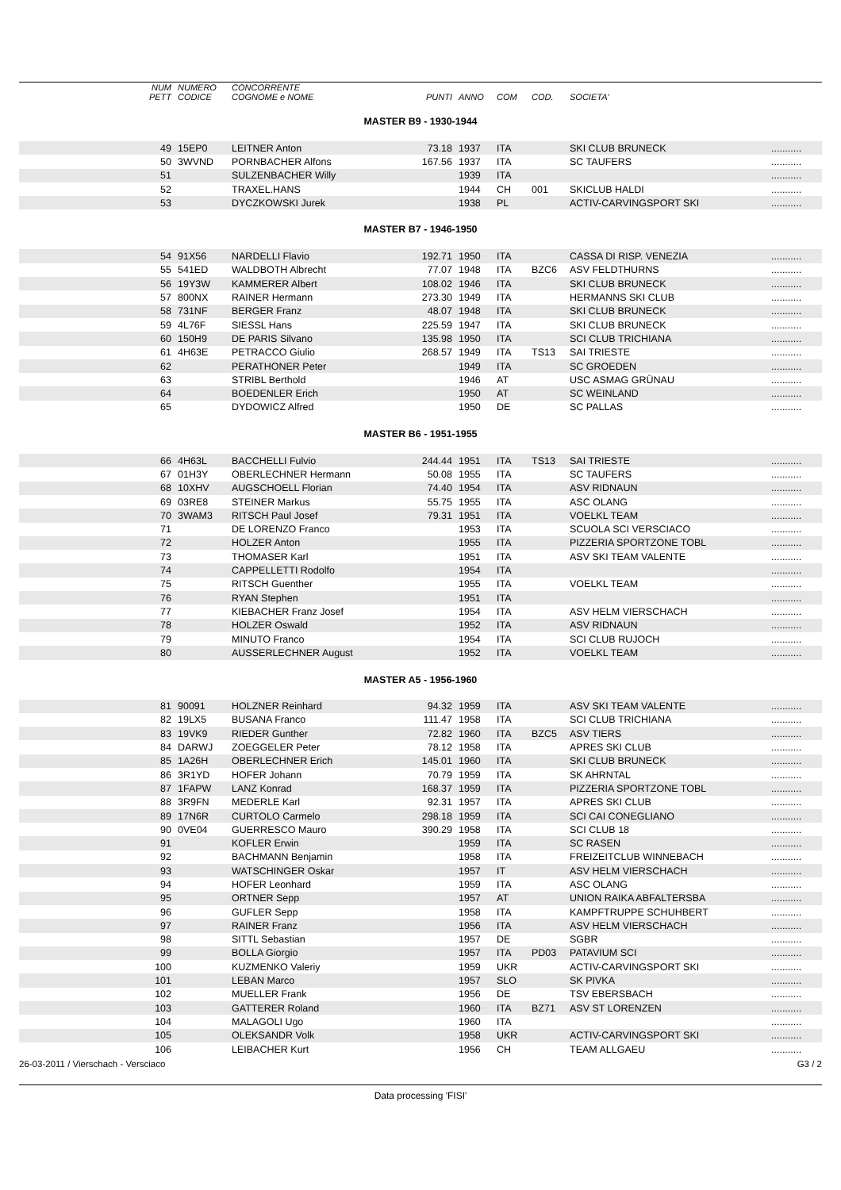| | NUM PETT | NUMERO CODICE | CONCORRENTE COGNOME e NOME | PUNTI | ANNO | COM | COD. | SOCIETA' | |
| --- | --- | --- | --- | --- | --- | --- | --- | --- | --- |
| MASTER B9 - 1930-1944 | | | | | | | | | |
| | 49 | 15EP0 | LEITNER Anton | 73.18 | 1937 | ITA | | SKI CLUB BRUNECK | ........... |
| | 50 | 3WVND | PORNBACHER Alfons | 167.56 | 1937 | ITA | | SC TAUFERS | ........... |
| | 51 | | SULZENBACHER Willy | | 1939 | ITA | | | ........... |
| | 52 | | TRAXEL.HANS | | 1944 | CH | 001 | SKICLUB HALDI | ........... |
| | 53 | | DYCZKOWSKI Jurek | | 1938 | PL | | ACTIV-CARVINGSPORT SKI | ........... |
| MASTER B7 - 1946-1950 | | | | | | | | | |
| | 54 | 91X56 | NARDELLI Flavio | 192.71 | 1950 | ITA | | CASSA DI RISP. VENEZIA | ........... |
| | 55 | 541ED | WALDBOTH Albrecht | 77.07 | 1948 | ITA | BZC6 | ASV FELDTHURNS | ........... |
| | 56 | 19Y3W | KAMMERER Albert | 108.02 | 1946 | ITA | | SKI CLUB BRUNECK | ........... |
| | 57 | 800NX | RAINER Hermann | 273.30 | 1949 | ITA | | HERMANNS SKI CLUB | ........... |
| | 58 | 731NF | BERGER Franz | 48.07 | 1948 | ITA | | SKI CLUB BRUNECK | ........... |
| | 59 | 4L76F | SIESSL Hans | 225.59 | 1947 | ITA | | SKI CLUB BRUNECK | ........... |
| | 60 | 150H9 | DE PARIS Silvano | 135.98 | 1950 | ITA | | SCI CLUB TRICHIANA | ........... |
| | 61 | 4H63E | PETRACCO Giulio | 268.57 | 1949 | ITA | TS13 | SAI TRIESTE | ........... |
| | 62 | | PERATHONER Peter | | 1949 | ITA | | SC GROEDEN | ........... |
| | 63 | | STRIBL Berthold | | 1946 | AT | | USC ASMAG GRÜNAU | ........... |
| | 64 | | BOEDENLER Erich | | 1950 | AT | | SC WEINLAND | ........... |
| | 65 | | DYDOWICZ Alfred | | 1950 | DE | | SC PALLAS | ........... |
| MASTER B6 - 1951-1955 | | | | | | | | | |
| | 66 | 4H63L | BACCHELLI Fulvio | 244.44 | 1951 | ITA | TS13 | SAI TRIESTE | ........... |
| | 67 | 01H3Y | OBERLECHNER Hermann | 50.08 | 1955 | ITA | | SC TAUFERS | ........... |
| | 68 | 10XHV | AUGSCHOELL Florian | 74.40 | 1954 | ITA | | ASV RIDNAUN | ........... |
| | 69 | 03RE8 | STEINER Markus | 55.75 | 1955 | ITA | | ASC OLANG | ........... |
| | 70 | 3WAM3 | RITSCH Paul Josef | 79.31 | 1951 | ITA | | VOELKL TEAM | ........... |
| | 71 | | DE LORENZO Franco | | 1953 | ITA | | SCUOLA SCI VERSCIACO | ........... |
| | 72 | | HOLZER Anton | | 1955 | ITA | | PIZZERIA SPORTZONE TOBL | ........... |
| | 73 | | THOMASER Karl | | 1951 | ITA | | ASV SKI TEAM VALENTE | ........... |
| | 74 | | CAPPELLETTI Rodolfo | | 1954 | ITA | | | ........... |
| | 75 | | RITSCH Guenther | | 1955 | ITA | | VOELKL TEAM | ........... |
| | 76 | | RYAN Stephen | | 1951 | ITA | | | ........... |
| | 77 | | KIEBACHER Franz Josef | | 1954 | ITA | | ASV HELM VIERSCHACH | ........... |
| | 78 | | HOLZER Oswald | | 1952 | ITA | | ASV RIDNAUN | ........... |
| | 79 | | MINUTO Franco | | 1954 | ITA | | SCI CLUB RUJOCH | ........... |
| | 80 | | AUSSERLECHNER August | | 1952 | ITA | | VOELKL TEAM | ........... |
| MASTER A5 - 1956-1960 | | | | | | | | | |
| | 81 | 90091 | HOLZNER Reinhard | 94.32 | 1959 | ITA | | ASV SKI TEAM VALENTE | ........... |
| | 82 | 19LX5 | BUSANA Franco | 111.47 | 1958 | ITA | | SCI CLUB TRICHIANA | ........... |
| | 83 | 19VK9 | RIEDER Gunther | 72.82 | 1960 | ITA | BZC5 | ASV TIERS | ........... |
| | 84 | DARWJ | ZOEGGELER Peter | 78.12 | 1958 | ITA | | APRES SKI CLUB | ........... |
| | 85 | 1A26H | OBERLECHNER Erich | 145.01 | 1960 | ITA | | SKI CLUB BRUNECK | ........... |
| | 86 | 3R1YD | HOFER Johann | 70.79 | 1959 | ITA | | SK AHRNTAL | ........... |
| | 87 | 1FAPW | LANZ Konrad | 168.37 | 1959 | ITA | | PIZZERIA SPORTZONE TOBL | ........... |
| | 88 | 3R9FN | MEDERLE Karl | 92.31 | 1957 | ITA | | APRES SKI CLUB | ........... |
| | 89 | 17N6R | CURTOLO Carmelo | 298.18 | 1959 | ITA | | SCI CAI CONEGLIANO | ........... |
| | 90 | 0VE04 | GUERRESCO Mauro | 390.29 | 1958 | ITA | | SCI CLUB 18 | ........... |
| | 91 | | KOFLER Erwin | | 1959 | ITA | | SC RASEN | ........... |
| | 92 | | BACHMANN Benjamin | | 1958 | ITA | | FREIZEITCLUB WINNEBACH | ........... |
| | 93 | | WATSCHINGER Oskar | | 1957 | IT | | ASV HELM VIERSCHACH | ........... |
| | 94 | | HOFER Leonhard | | 1959 | ITA | | ASC OLANG | ........... |
| | 95 | | ORTNER Sepp | | 1957 | AT | | UNION RAIKA ABFALTERSBA | ........... |
| | 96 | | GUFLER Sepp | | 1958 | ITA | | KAMPFTRUPPE SCHUHBERT | ........... |
| | 97 | | RAINER Franz | | 1956 | ITA | | ASV HELM VIERSCHACH | ........... |
| | 98 | | SITTL Sebastian | | 1957 | DE | | SGBR | ........... |
| | 99 | | BOLLA Giorgio | | 1957 | ITA | PD03 | PATAVIUM SCI | ........... |
| | 100 | | KUZMENKO Valeriy | | 1959 | UKR | | ACTIV-CARVINGSPORT SKI | ........... |
| | 101 | | LEBAN Marco | | 1957 | SLO | | SK PIVKA | ........... |
| | 102 | | MUELLER Frank | | 1956 | DE | | TSV EBERSBACH | ........... |
| | 103 | | GATTERER Roland | | 1960 | ITA | BZ71 | ASV ST LORENZEN | ........... |
| | 104 | | MALAGOLI Ugo | | 1960 | ITA | | | ........... |
| | 105 | | OLEKSANDR Volk | | 1958 | UKR | | ACTIV-CARVINGSPORT SKI | ........... |
| | 106 | | LEIBACHER Kurt | | 1956 | CH | | TEAM ALLGAEU | ........... |
26-03-2011 / Vierschach - Versciaco G3 / 2
Data processing 'FISI'